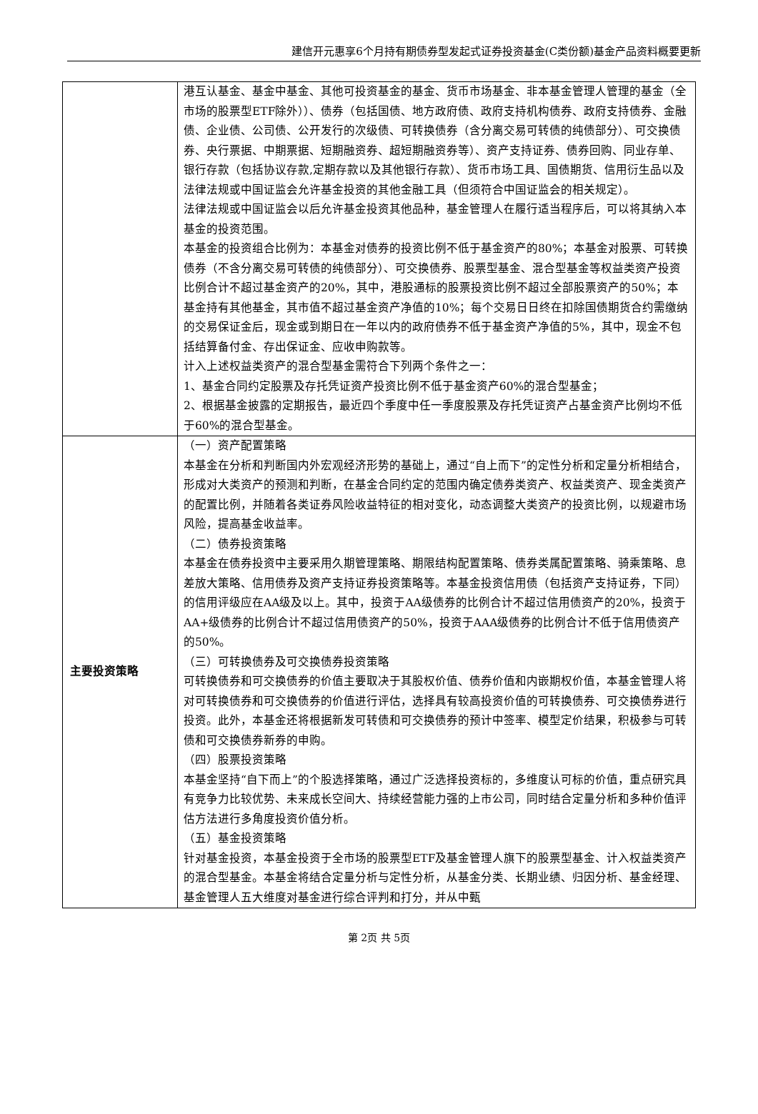建信开元惠享6个月持有期债券型发起式证券投资基金(C类份额)基金产品资料概要更新
| | 港互认基金、基金中基金、其他可投资基金的基金、货币市场基金、非本基金管理人管理的基金（全市场的股票型ETF除外））、债券（包括国债、地方政府债、政府支持机构债券、政府支持债券、金融债、企业债、公司债、公开发行的次级债、可转换债券（含分离交易可转债的纯债部分）、可交换债券、央行票据、中期票据、短期融资券、超短期融资券等）、资产支持证券、债券回购、同业存单、银行存款（包括协议存款,定期存款以及其他银行存款）、货币市场工具、国债期货、信用衍生品以及法律法规或中国证监会允许基金投资的其他金融工具（但须符合中国证监会的相关规定）。 法律法规或中国证监会以后允许基金投资其他品种，基金管理人在履行适当程序后，可以将其纳入本基金的投资范围。 本基金的投资组合比例为：本基金对债券的投资比例不低于基金资产的80%；本基金对股票、可转换债券（不含分离交易可转债的纯债部分）、可交换债券、股票型基金、混合型基金等权益类资产投资比例合计不超过基金资产的20%，其中，港股通标的股票投资比例不超过全部股票资产的50%；本基金持有其他基金，其市值不超过基金资产净值的10%；每个交易日日终在扣除国债期货合约需缴纳的交易保证金后，现金或到期日在一年以内的政府债券不低于基金资产净值的5%，其中，现金不包括结算备付金、存出保证金、应收申购款等。 计入上述权益类资产的混合型基金需符合下列两个条件之一： 1、基金合同约定股票及存托凭证资产投资比例不低于基金资产60%的混合型基金； 2、根据基金披露的定期报告，最近四个季度中任一季度股票及存托凭证资产占基金资产比例均不低于60%的混合型基金。 |
| 主要投资策略 | （一）资产配置策略 本基金在分析和判断国内外宏观经济形势的基础上，通过“自上而下”的定性分析和定量分析相结合，形成对大类资产的预测和判断，在基金合同约定的范围内确定债券类资产、权益类资产、现金类资产的配置比例，并随着各类证券风险收益特征的相对变化，动态调整大类资产的投资比例，以规避市场风险，提高基金收益率。 （二）债券投资策略 本基金在债券投资中主要采用久期管理策略、期限结构配置策略、债券类属配置策略、骑乘策略、息差放大策略、信用债券及资产支持证券投资策略等。本基金投资信用债（包括资产支持证券，下同）的信用评级应在AA级及以上。其中，投资于AA级债券的比例合计不超过信用债资产的20%，投资于AA+级债券的比例合计不超过信用债资产的50%，投资于AAA级债券的比例合计不低于信用债资产的50%。 （三）可转换债券及可交换债券投资策略 可转换债券和可交换债券的价值主要取决于其股权价值、债券价值和内嵌期权价值，本基金管理人将对可转换债券和可交换债券的价值进行评估，选择具有较高投资价值的可转换债券、可交换债券进行投资。此外，本基金还将根据新发可转债和可交换债券的预计中签率、模型定价结果，积极参与可转债和可交换债券新券的申购。 （四）股票投资策略 本基金坚持“自下而上”的个股选择策略，通过广泛选择投资标的，多维度认可标的价值，重点研究具有竞争力比较优势、未来成长空间大、持续经营能力强的上市公司，同时结合定量分析和多种价值评估方法进行多角度投资价值分析。 （五）基金投资策略 针对基金投资，本基金投资于全市场的股票型ETF及基金管理人旗下的股票型基金、计入权益类资产的混合型基金。本基金将结合定量分析与定性分析，从基金分类、长期业绩、归因分析、基金经理、基金管理人五大维度对基金进行综合评判和打分，并从中甄 |
第 2页 共 5页